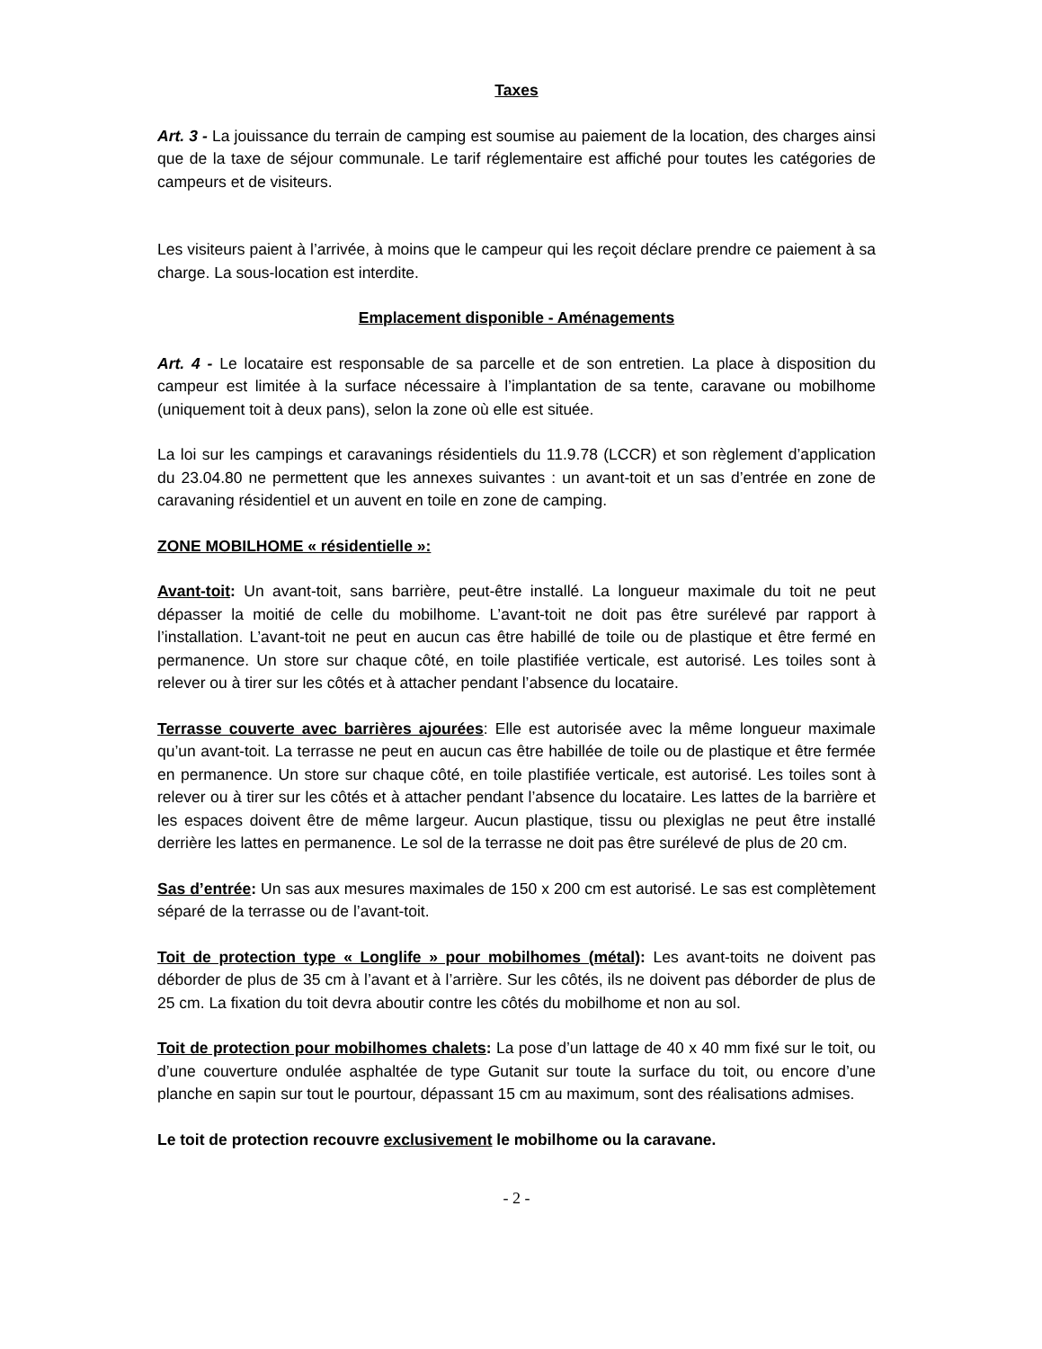Taxes
Art. 3 - La jouissance du terrain de camping est soumise au paiement de la location, des charges ainsi que de la taxe de séjour communale. Le tarif réglementaire est affiché pour toutes les catégories de campeurs et de visiteurs.
Les visiteurs paient à l’arrivée, à moins que le campeur qui les reçoit déclare prendre ce paiement à sa charge. La sous-location est interdite.
Emplacement disponible - Aménagements
Art. 4 - Le locataire est responsable de sa parcelle et de son entretien. La place à disposition du campeur est limitée à la surface nécessaire à l’implantation de sa tente, caravane ou mobilhome (uniquement toit à deux pans), selon la zone où elle est située.
La loi sur les campings et caravanings résidentiels du 11.9.78 (LCCR) et son règlement d’application du 23.04.80 ne permettent que les annexes suivantes : un avant-toit et un sas d’entrée en zone de caravaning résidentiel et un auvent en toile en zone de camping.
ZONE MOBILHOME « résidentielle »:
Avant-toit: Un avant-toit, sans barrière, peut-être installé. La longueur maximale du toit ne peut dépasser la moitié de celle du mobilhome. L’avant-toit ne doit pas être surélevé par rapport à l’installation. L’avant-toit ne peut en aucun cas être habillé de toile ou de plastique et être fermé en permanence. Un store sur chaque côté, en toile plastifiée verticale, est autorisé. Les toiles sont à relever ou à tirer sur les côtés et à attacher pendant l’absence du locataire.
Terrasse couverte avec barrières ajourées: Elle est autorisée avec la même longueur maximale qu’un avant-toit. La terrasse ne peut en aucun cas être habillée de toile ou de plastique et être fermée en permanence. Un store sur chaque côté, en toile plastifiée verticale, est autorisé. Les toiles sont à relever ou à tirer sur les côtés et à attacher pendant l’absence du locataire. Les lattes de la barrière et les espaces doivent être de même largeur. Aucun plastique, tissu ou plexiglas ne peut être installé derrière les lattes en permanence. Le sol de la terrasse ne doit pas être surélevé de plus de 20 cm.
Sas d’entrée: Un sas aux mesures maximales de 150 x 200 cm est autorisé. Le sas est complètement séparé de la terrasse ou de l’avant-toit.
Toit de protection type « Longlife » pour mobilhomes (métal): Les avant-toits ne doivent pas déborder de plus de 35 cm à l’avant et à l’arrière. Sur les côtés, ils ne doivent pas déborder de plus de 25 cm. La fixation du toit devra aboutir contre les côtés du mobilhome et non au sol.
Toit de protection pour mobilhomes chalets: La pose d’un lattage de 40 x 40 mm fixé sur le toit, ou d’une couverture ondulée asphaltée de type Gutanit sur toute la surface du toit, ou encore d’une planche en sapin sur tout le pourtour, dépassant 15 cm au maximum, sont des réalisations admises.
Le toit de protection recouvre exclusivement le mobilhome ou la caravane.
- 2 -